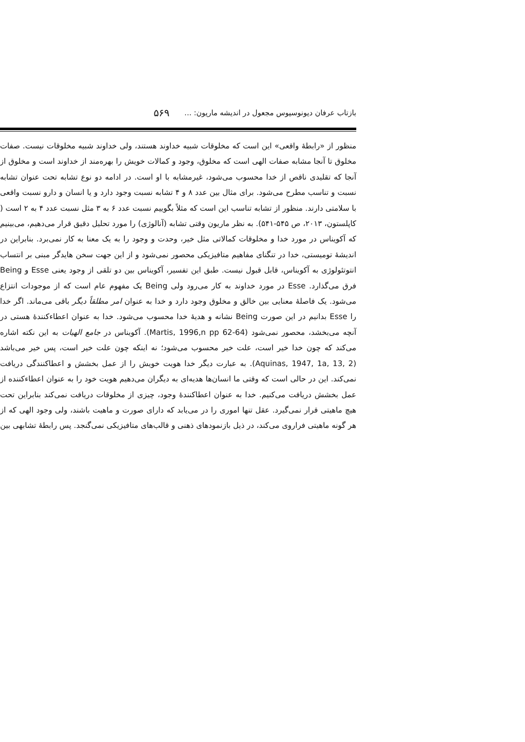بازتاب عرفان دیونوسیوس مجعول در اندیشه ماریون: ... ۵۶۹
منظور از «رابطهٔ واقعی» این است که مخلوقات شبیه خداوند هستند، ولی خداوند شبیه مخلوقات نیست. صفات مخلوق تا آنجا مشابه صفات الهی است که مخلوق، وجود و کمالات خویش را بهره‌مند از خداوند است و مخلوق از آنجا که تقلیدی ناقص از خدا محسوب می‌شود، غیرمشابه با او است. در ادامه دو نوع تشابه تحت عنوان تشابه نسبت و تناسب مطرح می‌شود. برای مثال بین عدد ۸ و ۴ تشابه نسبت وجود دارد و یا انسان و دارو نسبت واقعی با سلامتی دارند. منظور از تشابه تناسب این است که مثلاً بگوییم نسبت عدد ۶ به ۳ مثل نسبت عدد ۴ به ۲ است ( کاپلستون، ۲۰۱۳، ص ۵۴۵-۵۴۱). به نظر ماریون وقتی تشابه (آنالوژی) را مورد تحلیل دقیق قرار می‌دهیم، می‌بینیم که آکویناس در مورد خدا و مخلوقات کمالاتی مثل خیر، وحدت و وجود را به یک معنا به کار نمی‌برد. بنابراین در اندیشهٔ تومیستی، خدا در تنگنای مفاهیم متافیزیکی محصور نمی‌شود و از این جهت سخن هایدگر مبنی بر انتساب انتوتئولوژی به آکویناس، قابل قبول نیست. طبق این تفسیر، آکویناس بین دو تلقی از وجود یعنی Esse و Being فرق می‌گذارد. Esse در مورد خداوند به کار می‌رود ولی Being یک مفهوم عام است که از موجودات انتزاع می‌شود. یک فاصلهٔ معنایی بین خالق و مخلوق وجود دارد و خدا به عنوان امر مطلقاً دیگر باقی می‌ماند. اگر خدا را Esse بدانیم در این صورت Being نشانه و هدیهٔ خدا محسوب می‌شود. خدا به عنوان اعطاءکنندهٔ هستی در آنچه می‌بخشد، محصور نمی‌شود (Martis, 1996,n pp 62-64). آکویناس در جامع الهیات به این نکته اشاره می‌کند که چون خدا خیر است، علت خیر محسوب می‌شود؛ نه اینکه چون علت خیر است، پس خیر می‌باشد (Aquinas, 1947, 1a, 13, 2). به عبارت دیگر خدا هویت خویش را از عمل بخشش و اعطاکنندگی دریافت نمی‌کند. این در حالی است که وقتی ما انسان‌ها هدیه‌ای به دیگران می‌دهیم هویت خود را به عنوان اعطاءکننده از عمل بخشش دریافت می‌کنیم. خدا به عنوان اعطاکنندهٔ وجود، چیزی از مخلوقات دریافت نمی‌کند بنابراین تحت هیچ ماهیتی قرار نمی‌گیرد. عقل تنها اموری را در می‌یابد که دارای صورت و ماهیت باشند، ولی وجود الهی که از هر گونه ماهیتی فراروی می‌کند، در ذیل بازنمودهای ذهنی و قالب‌های متافیزیکی نمی‌گنجد. پس رابطهٔ تشابهی بین